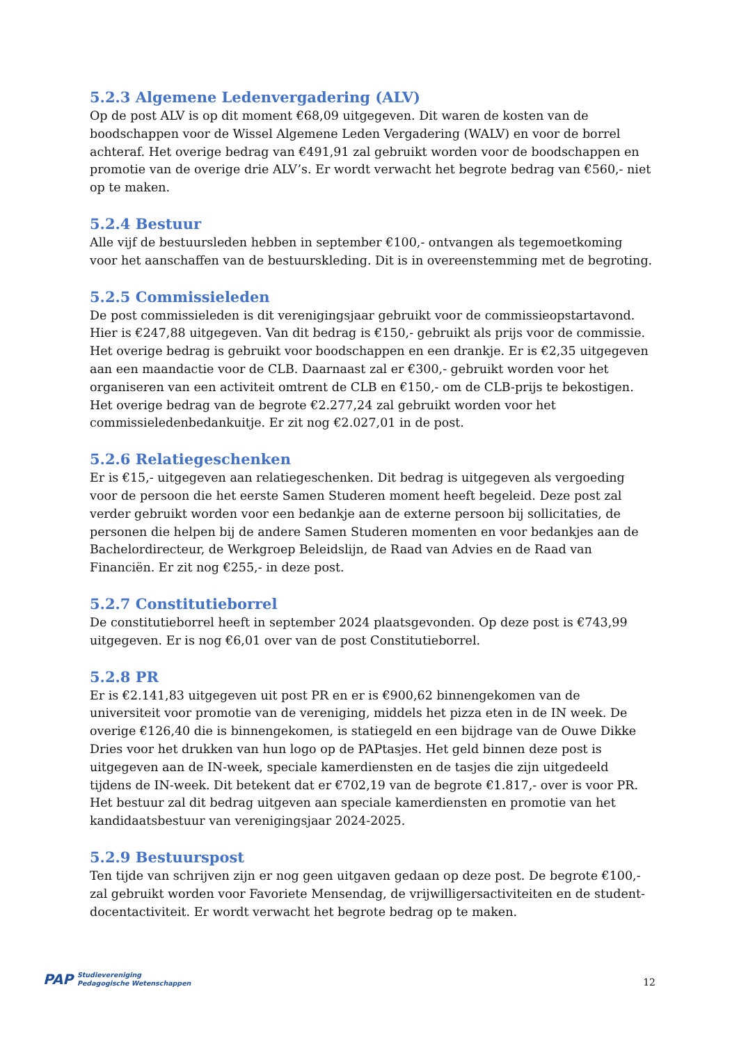5.2.3 Algemene Ledenvergadering (ALV)
Op de post ALV is op dit moment €68,09 uitgegeven. Dit waren de kosten van de boodschappen voor de Wissel Algemene Leden Vergadering (WALV) en voor de borrel achteraf. Het overige bedrag van €491,91 zal gebruikt worden voor de boodschappen en promotie van de overige drie ALV’s. Er wordt verwacht het begrote bedrag van €560,- niet op te maken.
5.2.4 Bestuur
Alle vijf de bestuursleden hebben in september €100,- ontvangen als tegemoetkoming voor het aanschaffen van de bestuurskleding. Dit is in overeenstemming met de begroting.
5.2.5 Commissieleden
De post commissieleden is dit verenigingsjaar gebruikt voor de commissieopstartavond. Hier is €247,88 uitgegeven. Van dit bedrag is €150,- gebruikt als prijs voor de commissie. Het overige bedrag is gebruikt voor boodschappen en een drankje. Er is €2,35 uitgegeven aan een maandactie voor de CLB. Daarnaast zal er €300,- gebruikt worden voor het organiseren van een activiteit omtrent de CLB en €150,- om de CLB-prijs te bekostigen. Het overige bedrag van de begrote €2.277,24 zal gebruikt worden voor het commissieledenbedankuitje. Er zit nog €2.027,01 in de post.
5.2.6 Relatiegeschenken
Er is €15,- uitgegeven aan relatiegeschenken. Dit bedrag is uitgegeven als vergoeding voor de persoon die het eerste Samen Studeren moment heeft begeleid. Deze post zal verder gebruikt worden voor een bedankje aan de externe persoon bij sollicitaties, de personen die helpen bij de andere Samen Studeren momenten en voor bedankjes aan de Bachelordirecteur, de Werkgroep Beleidslijn, de Raad van Advies en de Raad van Financiën. Er zit nog €255,- in deze post.
5.2.7 Constitutieborrel
De constitutieborrel heeft in september 2024 plaatsgevonden. Op deze post is €743,99 uitgegeven. Er is nog €6,01 over van de post Constitutieborrel.
5.2.8 PR
Er is €2.141,83 uitgegeven uit post PR en er is €900,62 binnengekomen van de universiteit voor promotie van de vereniging, middels het pizza eten in de IN week. De overige €126,40 die is binnengekomen, is statiegeld en een bijdrage van de Ouwe Dikke Dries voor het drukken van hun logo op de PAPtasjes. Het geld binnen deze post is uitgegeven aan de IN-week, speciale kamerdiensten en de tasjes die zijn uitgedeeld tijdens de IN-week. Dit betekent dat er €702,19 van de begrote €1.817,- over is voor PR. Het bestuur zal dit bedrag uitgeven aan speciale kamerdiensten en promotie van het kandidaatsbestuur van verenigingsjaar 2024-2025.
5.2.9 Bestuurspost
Ten tijde van schrijven zijn er nog geen uitgaven gedaan op deze post. De begrote €100,- zal gebruikt worden voor Favoriete Mensendag, de vrijwilligersactiviteiten en de student-docentactiviteit. Er wordt verwacht het begrote bedrag op te maken.
PAP Studievereniging
Pedagogische Wetenschappen
12